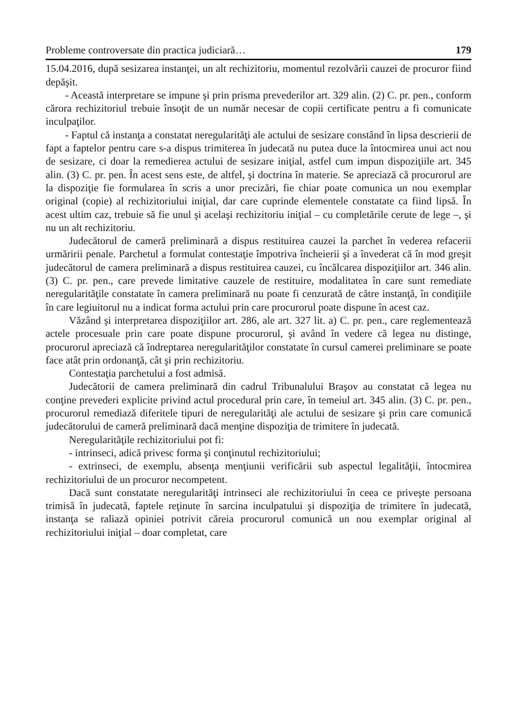Probleme controversate din practica judiciară… 179
15.04.2016, după sesizarea instanţei, un alt rechizitoriu, momentul rezolvării cauzei de procuror fiind depăşit.
- Această interpretare se impune şi prin prisma prevederilor art. 329 alin. (2) C. pr. pen., conform cărora rechizitoriul trebuie însoţit de un număr necesar de copii certificate pentru a fi comunicate inculpaţilor.
- Faptul că instanţa a constatat neregularităţi ale actului de sesizare constând în lipsa descrierii de fapt a faptelor pentru care s-a dispus trimiterea în judecată nu putea duce la întocmirea unui act nou de sesizare, ci doar la remedierea actului de sesizare iniţial, astfel cum impun dispoziţiile art. 345 alin. (3) C. pr. pen. În acest sens este, de altfel, şi doctrina în materie. Se apreciază că procurorul are la dispoziţie fie formularea în scris a unor precizări, fie chiar poate comunica un nou exemplar original (copie) al rechizitoriului iniţial, dar care cuprinde elementele constatate ca fiind lipsă. În acest ultim caz, trebuie să fie unul şi acelaşi rechizitoriu iniţial – cu completările cerute de lege –, şi nu un alt rechizitoriu.
Judecătorul de cameră preliminară a dispus restituirea cauzei la parchet în vederea refacerii urmăririi penale. Parchetul a formulat contestaţie împotriva încheierii şi a învederat că în mod greşit judecătorul de camera preliminară a dispus restituirea cauzei, cu încălcarea dispoziţiilor art. 346 alin. (3) C. pr. pen., care prevede limitative cauzele de restituire, modalitatea în care sunt remediate neregularităţile constatate în camera preliminară nu poate fi cenzurată de către instanţă, în condiţiile în care legiuitorul nu a indicat forma actului prin care procurorul poate dispune în acest caz.
Văzând şi interpretarea dispoziţiilor art. 286, ale art. 327 lit. a) C. pr. pen., care reglementează actele procesuale prin care poate dispune procurorul, şi având în vedere că legea nu distinge, procurorul apreciază că îndreptarea neregularităţilor constatate în cursul camerei preliminare se poate face atât prin ordonanţă, cât şi prin rechizitoriu.
Contestaţia parchetului a fost admisă.
Judecătorii de camera preliminară din cadrul Tribunalului Braşov au constatat că legea nu conţine prevederi explicite privind actul procedural prin care, în temeiul art. 345 alin. (3) C. pr. pen., procurorul remediază diferitele tipuri de neregularităţi ale actului de sesizare şi prin care comunică judecătorului de cameră preliminară dacă menţine dispoziţia de trimitere în judecată.
Neregularităţile rechizitoriului pot fi:
- intrinseci, adică privesc forma şi conţinutul rechizitoriului;
- extrinseci, de exemplu, absenţa menţiunii verificării sub aspectul legalităţii, întocmirea rechizitoriului de un procuror necompetent.
Dacă sunt constatate neregularităţi intrinseci ale rechizitoriului în ceea ce priveşte persoana trimisă în judecată, faptele reţinute în sarcina inculpatului şi dispoziţia de trimitere în judecată, instanţa se raliază opiniei potrivit căreia procurorul comunică un nou exemplar original al rechizitoriului iniţial – doar completat, care